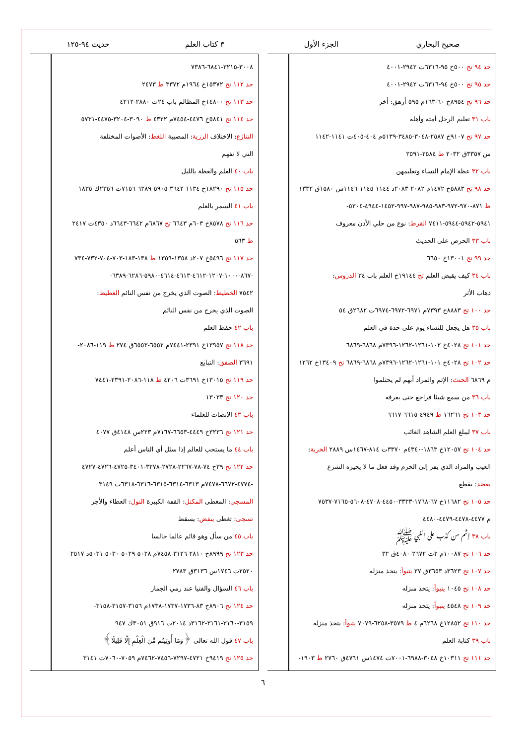صحيح البخاري الجزء الأول ٣ كتاب العلم حديث ٩٤-١٢٥
حد ٩٤ تح ٥٠٠خ ٩٥-٦٣١٦ت ٢٩٤٢-٤٠٠١
حد ٩٥ تح ٥٠٠خ ٩٤-٦٣١٦ت ٢٩٤٢-٤٠٠١
حد ٩٦ تح ٨٩٥٤خ ٦٠-١٦٣م ٥٩٥ أرهق: أخر
باب ٣١ تعليم الرجل أمته وأهله
حد ٩٧ تح ٩١٠٧خ ٢٥٨٧-٣٠٤٨-٣٤٨٥-٥١٣٩م ٤٠٤-٤٠٥ت ١١٤١-١١٤٢
س ٣٣٥٧ق ٢٠٣٢ ط ٢٥٨٤-٢٥٩١
باب ٣٢ عظة الإمام النساء وتعليمهن
حد ٩٨ تح ٥٨٨٣خ ١٤٧٢م ٢٠٨٢-٢٠٨٣د ١١٤٤-١١٤٥-١١٤٦س ١٥٨٠ق ١٣٣٢
ط ٨٧١-٩٧٠-٩٧٢-٩٨٣-٩٨٥-٩٨٧-٩٩٧-١٤٥٢-٤٩٤٤-٥٣٠٤-
٥٩٤١-٥٩٤٢-٥٩٤٤-٧٤١١ القرط: نوع من حلي الأذن معروف
باب ٣٣ الحرص على الحديث
حد ٩٩ تح ١٣٠٠١خ ٦٦٥٠
باب ٣٤ كيف يقبض العلم تح ١٩١٤٤خ العلم باب ٣٤ الدروس:
ذهاب الأثر
حد ١٠٠ تح ٨٨٨٣خ ٧٣٩٣م ٦٩٧١-٦٩٧٢-٦٩٧٤ت ٢٦٨٢ق ٥٤
باب ٣٥ هل يجعل للنساء يوم على حدة في العلم
حد ١٠١ تح ٤٠٢٨خ ١٠٢-١٢٦١-١٢٦٢-٧٣٩٦م ٦٨٦٨-٦٨٦٩
حد ١٠٢ تح ٤٠٢٨خ ١٠١-١٢٦١-١٢٦٢-٧٣٩٦م ٦٨٦٨-٦٨٦٩ تح ١٣٤٠٩خ ١٢٦٢
م ٦٨٦٩ الحنث: الإثم والمراد أنهم لم يحتلموا
باب ٣٦ من سمع شيئا فراجع حتى يعرفه
حد ١٠٣ تح ١٦٢٦١ ط ٤٩٤٩-٦٦١٥-٦٦١٧
باب ٣٧ ليبلغ العلم الشاهد الغائب
حد ١٠٤ تح ١٢٠٥٧خ ١٨٦٣-٤٣٤٠م ٣٣٧٠ت ٨١٤-١٤٦٧س ٢٨٨٩ الخربة:
العيب والمراد الذي يفر إلى الحرم وقد فعل ما لا يجيزه الشرع
يعضد: يقطع
حد ١٠٥ تح ١١٦٨٢خ ٦٧-١٧٦٨-٣٣٣٣-٤٤٥٠-٤٧٠٨-٥٦٠٨-٧١٦٥-٧٥٣٧
م ٤٤٧٧-٤٤٧٨-٤٤٧٩-٤٤٨٠
باب ٣٨ إثم من كذب على النبي ﷺ
حد ١٠٦ تح ١٠٠٨٧م ٢ت ٢٦٧٢-٤٠٨٠ق ٣٢
حد ١٠٧ تح ٣٦٢٣د ٣٦٥٣ق ٣٧ يتبوأ: يتخذ منزله
حد ١٠٨ تح ١٠٤٥ يتبوأ: يتخذ منزله
حد ١٠٩ تح ٤٥٤٨ يتبوأ: يتخذ منزله
حد ١١٠ تح ١٢٨٥٢خ ٦٢٦٨م ٤ ط ٣٥٧٩-٦٢٥٨-٧٠٧٩ يتبوأ: يتخذ منزله
باب ٣٩ كتابة العلم
حد ١١١ تح ١٠٣١١خ ٣٠٤٨-٦٩٨٨-٧٠٠١ت ١٤٧٤س ٤٧٦١ق ٢٧٦٠ ط ١٩٠٣-
٣٠٠٨-٣٢١٥-٦٨٤١-٧٣٨٦
حد ١١٢ تح ١٥٣٧٢خ ١٩٦٤م ٣٣٧٢ ط ٢٤٧٣
حد ١١٣ تح ١٤٨٠٠خ المظالم باب ٢٤ت ٢٨٨٠-٤٢١٢
حد ١١٤ تح ٥٨٤١خ ٤٤٧٦-٧٤٥٤م ٤٣٢٢ ط ٣٠٩٠-٣٢٠٤-٤٤٧٥-٥٧٣١
التنازع: الاختلاف الرزية: المصيبة اللغط: الأصوات المختلفة
التي لا تفهم
باب ٤٠ العلم والعظة بالليل
حد ١١٥ تح ١٨٢٩٠خ ١١٣٤-٣٦٤٢-٥٩٠٥-٦٢٨٩-٧١٥٦ت ٢٣٥٦ك ١٨٣٥
باب ٤١ السمر بالعلم
حد ١١٦ تح ٨٥٧٨خ ٦٠٣م ٦٦٤٣ تح ٦٨٦٧م ٦٦٤٢-٦٦٤٣د ٤٣٥٠ت ٢٤١٧
ط ٥٦٣
حد ١١٧ تح ٥٤٩٦خ ٢٠٧د ١٣٥٨-١٣٥٩ ط ١٣٨-١٨٣-٧٠٣-٧٠٤-٧٣٢-٧٣٤
-٨٦٧-١٠٠٠-١٢٠٧-٤٦١٢-٤٦١٣-٤٦١٤-٥٩٨٠-٦٢٨٦-٦٣٨٩-
٧٥٤٢ الخطيط: الصوت الذي يخرج من نفس النائم الغطيط:
الصوت الذي يخرج من نفس النائم
باب ٤٢ حفظ العلم
حد ١١٨ تح ١٣٩٥٧خ ٢٣٩١-٧٤٤١م ٦٥٥٢-٦٥٥٣ق ٢٧٤ ط ١١٩-٢٠٨٦-
٣٦٩١ الصفق: التبايع
حد ١١٩ تح ١٣٠١٥خ ٣٦٩١ت ٤٢٠٦ ط ١١٨-٢٠٨٦-٢٣٩١-٧٤٤١
حد ١٢٠ تح ١٣٠٣٣
باب ٤٣ الإنصات للعلماء
حد ١٢١ تح ٣٢٣٦خ ٤٤٤٩-٦٦٥٣-٧١٦٧م ٢٢٣س ٤١٤٨ق ٤٠٧٧
باب ٤٤ ما يستحب للعالم إذا سئل أي الناس أعلم
حد ١٢٢ تح ٣٩خ ٧٤-٧٨-٢٢٦٧-٢٧٢٨-٣٢٧٨-٣٤٠١-٤٧٢٥-٤٧٢٦-٤٧٢٧
-٤٧٧٤-٦٦٧٢-٧٤٧٨م ٦٣١٣-٦٣١٤-٦٣١٥-٦٣١٦-٦٣١٨ت ٣١٤٩
المسجى: المغطى المكتل: القفة الكبيرة النول: العطاء والأجر
تسجى: تغطى ينقض: يسقط
باب ٤٥ من سأل وهو قائم عالما جالسا
حد ١٢٣ تح ٨٩٩٩خ ٢٨١٠-٣١٢٦-٧٤٥٨م ٥٠٢٨-٥٠٢٩-٥٠٣٠-٥٠٣١د ٢٥١٧-
٢٥٢٠ت ١٧٤٦س ٣١٣٦ق ٢٧٨٣
باب ٤٦ السؤال والفتيا عند رمي الجمار
حد ١٢٤ تح ٨٩٠٦خ ٨٣-١٧٣٦-١٧٣٧-١٧٣٨م ٣١٥٦-٣١٥٧-٣١٥٨-
٣١٥٩-٣١٦٠-٣١٦١-٣١٦٢د ٢٠١٤ت ٩١٦ق ٣٠٥١ك ٩٤٧
باب ٤٧ قول الله تعالى ﴿وَمَا أُوتِيتُم مِّنَ الْعِلْمِ إِلَّا قَلِيلًا﴾
حد ١٢٥ تح ٩٤١٩خ ٤٧٢١-٧٢٩٧-٧٤٥٦-٧٤٦٢م ٧٠٥٩-٧٠٦٠ت ٣١٤١
٦